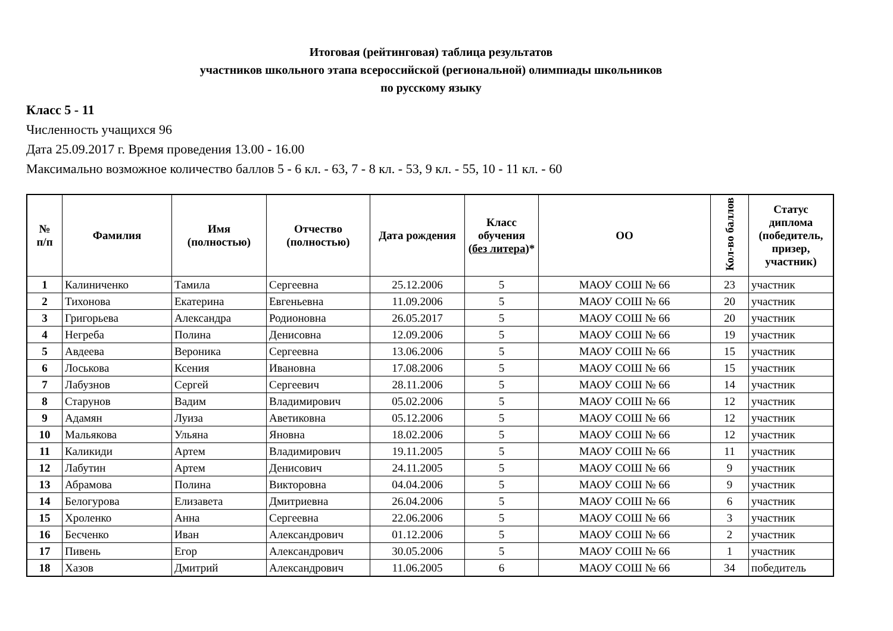Итоговая (рейтинговая) таблица результатов
участников школьного этапа всероссийской (региональной) олимпиады школьников
по русскому языку
Класс 5 - 11
Численность учащихся 96
Дата 25.09.2017 г. Время проведения 13.00 - 16.00
Максимально возможное количество баллов 5 - 6 кл. - 63, 7 - 8 кл. - 53, 9 кл. - 55, 10 - 11 кл. - 60
| № п/п | Фамилия | Имя (полностью) | Отчество (полностью) | Дата рождения | Класс обучения ( без литера )* | ОО | Кол-во баллов | Статус диплома (победитель, призер, участник) |
| --- | --- | --- | --- | --- | --- | --- | --- | --- |
| 1 | Калиниченко | Тамила | Сергеевна | 25.12.2006 | 5 | МАОУ СОШ № 66 | 23 | участник |
| 2 | Тихонова | Екатерина | Евгеньевна | 11.09.2006 | 5 | МАОУ СОШ № 66 | 20 | участник |
| 3 | Григорьева | Александра | Родионовна | 26.05.2017 | 5 | МАОУ СОШ № 66 | 20 | участник |
| 4 | Негреба | Полина | Денисовна | 12.09.2006 | 5 | МАОУ СОШ № 66 | 19 | участник |
| 5 | Авдеева | Вероника | Сергеевна | 13.06.2006 | 5 | МАОУ СОШ № 66 | 15 | участник |
| 6 | Лоськова | Ксения | Ивановна | 17.08.2006 | 5 | МАОУ СОШ № 66 | 15 | участник |
| 7 | Лабузнов | Сергей | Сергеевич | 28.11.2006 | 5 | МАОУ СОШ № 66 | 14 | участник |
| 8 | Старунов | Вадим | Владимирович | 05.02.2006 | 5 | МАОУ СОШ № 66 | 12 | участник |
| 9 | Адамян | Луиза | Аветиковна | 05.12.2006 | 5 | МАОУ СОШ № 66 | 12 | участник |
| 10 | Мальякова | Ульяна | Яновна | 18.02.2006 | 5 | МАОУ СОШ № 66 | 12 | участник |
| 11 | Каликиди | Артем | Владимирович | 19.11.2005 | 5 | МАОУ СОШ № 66 | 11 | участник |
| 12 | Лабутин | Артем | Денисович | 24.11.2005 | 5 | МАОУ СОШ № 66 | 9 | участник |
| 13 | Абрамова | Полина | Викторовна | 04.04.2006 | 5 | МАОУ СОШ № 66 | 9 | участник |
| 14 | Белогурова | Елизавета | Дмитриевна | 26.04.2006 | 5 | МАОУ СОШ № 66 | 6 | участник |
| 15 | Хроленко | Анна | Сергеевна | 22.06.2006 | 5 | МАОУ СОШ № 66 | 3 | участник |
| 16 | Бесченко | Иван | Александрович | 01.12.2006 | 5 | МАОУ СОШ № 66 | 2 | участник |
| 17 | Пивень | Егор | Александрович | 30.05.2006 | 5 | МАОУ СОШ № 66 | 1 | участник |
| 18 | Хазов | Дмитрий | Александрович | 11.06.2005 | 6 | МАОУ СОШ № 66 | 34 | победитель |